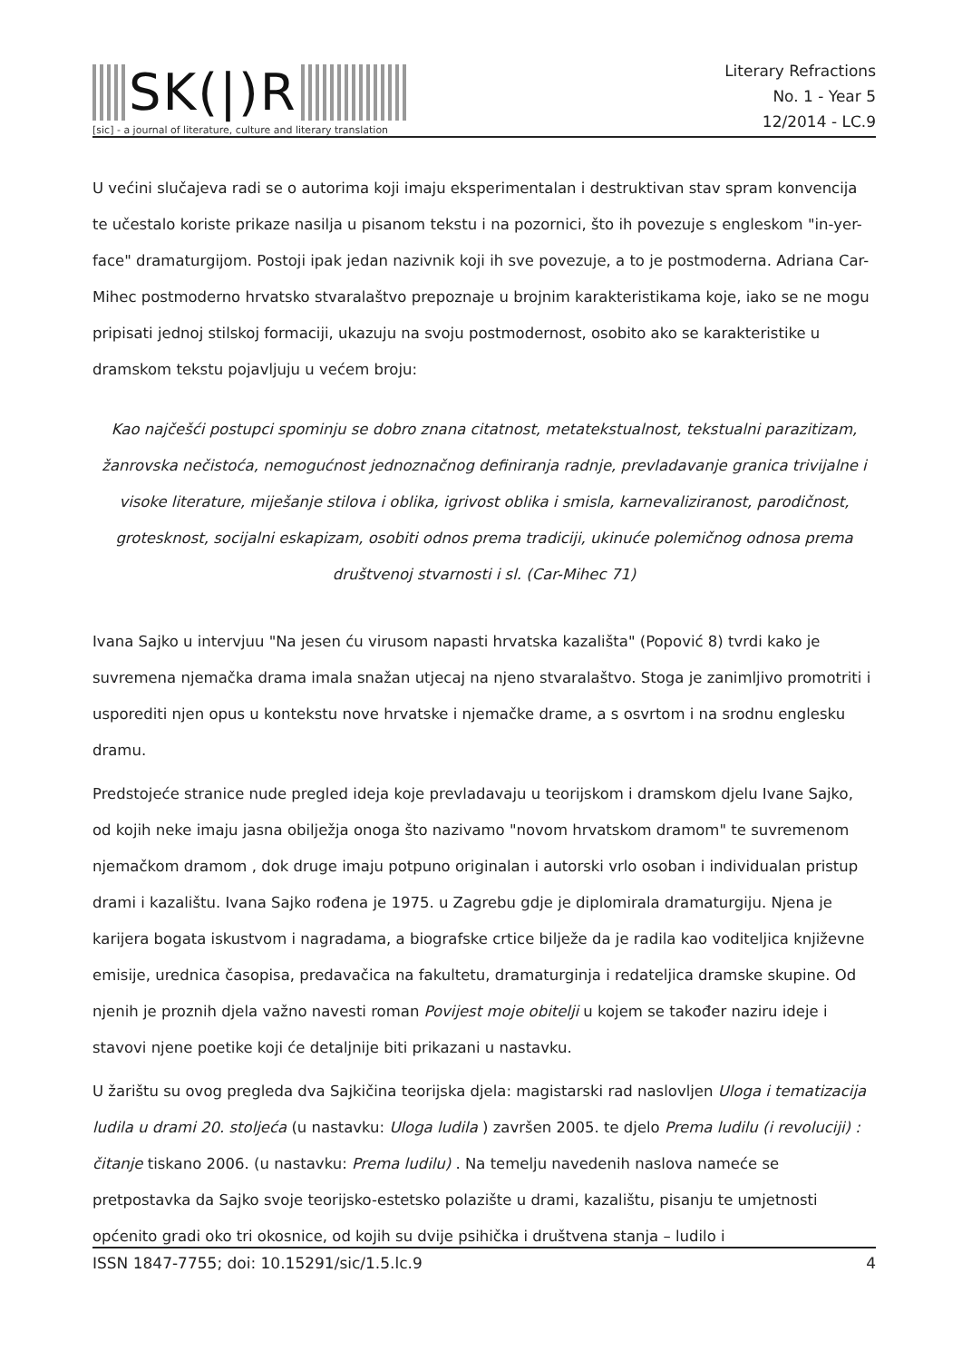SK(|)R
[sic] - a journal of literature, culture and literary translation
Literary Refractions
No. 1 - Year 5
12/2014 - LC.9
U većini slučajeva radi se o autorima koji imaju eksperimentalan i destruktivan stav spram konvencija te učestalo koriste prikaze nasilja u pisanom tekstu i na pozornici, što ih povezuje s engleskom "in-yer-face" dramaturgijom. Postoji ipak jedan nazivnik koji ih sve povezuje, a to je postmoderna. Adriana Car-Mihec postmoderno hrvatsko stvaralaštvo prepoznaje u brojnim karakteristikama koje, iako se ne mogu pripisati jednoj stilskoj formaciji, ukazuju na svoju postmodernost, osobito ako se karakteristike u dramskom tekstu pojavljuju u većem broju:
Kao najčešći postupci spominju se dobro znana citatnost, metatekstualnost, tekstualni parazitizam, žanrovska nečistoća, nemogućnost jednoznačnog definiranja radnje, prevladavanje granica trivijalne i visoke literature, miješanje stilova i oblika, igrivost oblika i smisla, karnevaliziranost, parodičnost, grotesknost, socijalni eskapizam, osobiti odnos prema tradiciji, ukinuće polemičnog odnosa prema društvenoj stvarnosti i sl. (Car-Mihec 71)
Ivana Sajko u intervjuu "Na jesen ću virusom napasti hrvatska kazališta" (Popović 8) tvrdi kako je suvremena njemačka drama imala snažan utjecaj na njeno stvaralaštvo. Stoga je zanimljivo promotriti i usporediti njen opus u kontekstu nove hrvatske i njemačke drame, a s osvrtom i na srodnu englesku dramu.
Predstojeće stranice nude pregled ideja koje prevladavaju u teorijskom i dramskom djelu Ivane Sajko, od kojih neke imaju jasna obilježja onoga što nazivamo "novom hrvatskom dramom" te suvremenom njemačkom dramom , dok druge imaju potpuno originalan i autorski vrlo osoban i individualan pristup drami i kazalištu. Ivana Sajko rođena je 1975. u Zagrebu gdje je diplomirala dramaturgiju. Njena je karijera bogata iskustvom i nagradama, a biografske crtice bilježe da je radila kao voditeljica književne emisije, urednica časopisa, predavačica na fakultetu, dramaturginja i redateljica dramske skupine. Od njenih je proznih djela važno navesti roman Povijest moje obitelji u kojem se također naziru ideje i stavovi njene poetike koji će detaljnije biti prikazani u nastavku.
U žarištu su ovog pregleda dva Sajkičina teorijska djela: magistarski rad naslovljen Uloga i tematizacija ludila u drami 20. stoljeća (u nastavku: Uloga ludila ) završen 2005. te djelo Prema ludilu (i revoluciji) : čitanje tiskano 2006. (u nastavku: Prema ludilu) . Na temelju navedenih naslova nameće se pretpostavka da Sajko svoje teorijsko-estetsko polazište u drami, kazalištu, pisanju te umjetnosti općenito gradi oko tri okosnice, od kojih su dvije psihička i društvena stanja – ludilo i
ISSN 1847-7755; doi: 10.15291/sic/1.5.lc.9 4